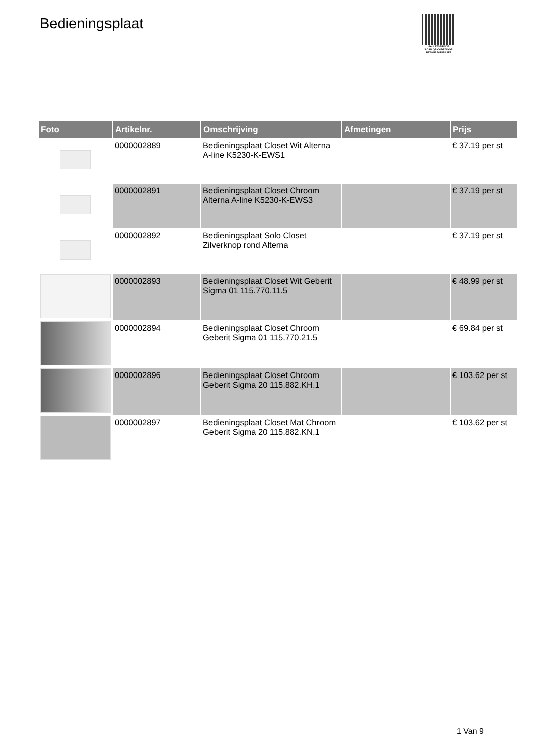Bedieningsplaat
PALLETSERVICE
SCAN QR-CODE VOOR RETOURFORMULIER
| Foto | Artikelnr. | Omschrijving | Afmetingen | Prijs |
| --- | --- | --- | --- | --- |
| | 0000002889 | Bedieningsplaat Closet Wit Alterna A-line K5230-K-EWS1 | | € 37.19 per st |
| | 0000002891 | Bedieningsplaat Closet Chroom Alterna A-line K5230-K-EWS3 | | € 37.19 per st |
| | 0000002892 | Bedieningsplaat Solo Closet Zilverknop rond Alterna | | € 37.19 per st |
| | 0000002893 | Bedieningsplaat Closet Wit Geberit Sigma 01 115.770.11.5 | | € 48.99 per st |
| | 0000002894 | Bedieningsplaat Closet Chroom Geberit Sigma 01 115.770.21.5 | | € 69.84 per st |
| | 0000002896 | Bedieningsplaat Closet Chroom Geberit Sigma 20 115.882.KH.1 | | € 103.62 per st |
| | 0000002897 | Bedieningsplaat Closet Mat Chroom Geberit Sigma 20 115.882.KN.1 | | € 103.62 per st |
1 Van 9